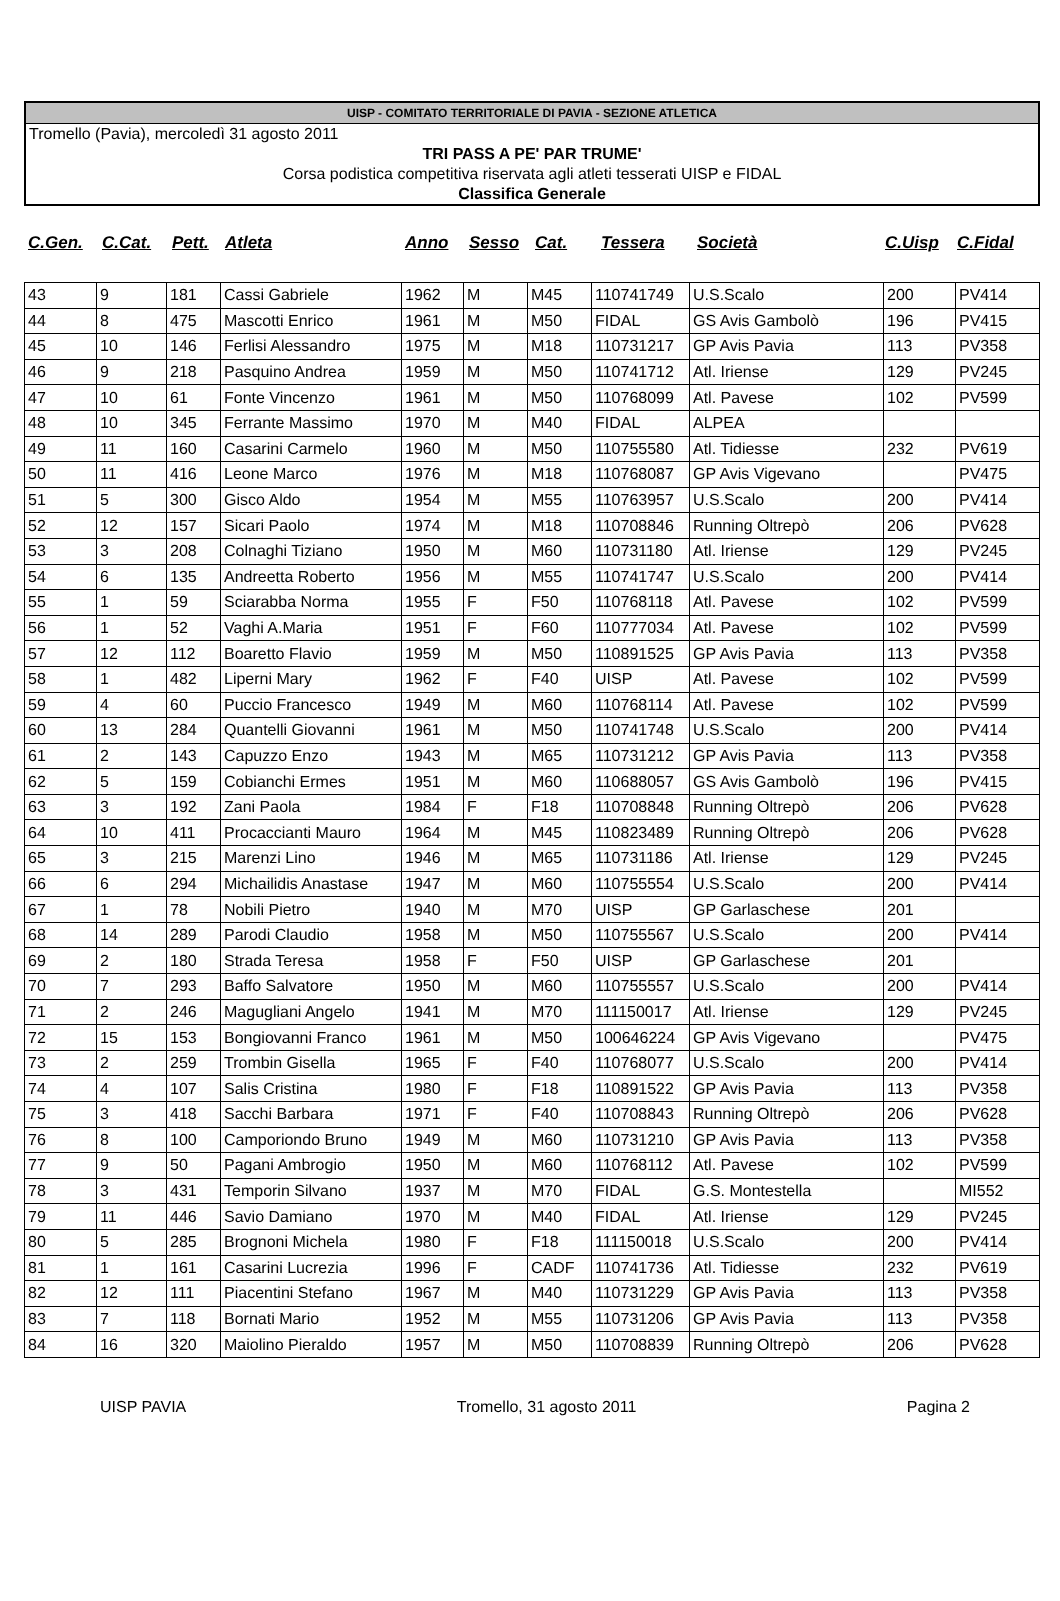UISP - COMITATO TERRITORIALE DI PAVIA - SEZIONE ATLETICA
Tromello (Pavia), mercoledì 31 agosto 2011
TRI PASS A PE' PAR TRUME'
Corsa podistica competitiva riservata agli atleti tesserati UISP e FIDAL
Classifica Generale
| C.Gen. | C.Cat. | Pett. | Atleta | Anno | Sesso | Cat. | Tessera | Società | C.Uisp | C.Fidal |
| --- | --- | --- | --- | --- | --- | --- | --- | --- | --- | --- |
| 43 | 9 | 181 | Cassi Gabriele | 1962 | M | M45 | 110741749 | U.S.Scalo | 200 | PV414 |
| 44 | 8 | 475 | Mascotti Enrico | 1961 | M | M50 | FIDAL | GS Avis Gambolò | 196 | PV415 |
| 45 | 10 | 146 | Ferlisi Alessandro | 1975 | M | M18 | 110731217 | GP Avis Pavia | 113 | PV358 |
| 46 | 9 | 218 | Pasquino Andrea | 1959 | M | M50 | 110741712 | Atl. Iriense | 129 | PV245 |
| 47 | 10 | 61 | Fonte Vincenzo | 1961 | M | M50 | 110768099 | Atl. Pavese | 102 | PV599 |
| 48 | 10 | 345 | Ferrante Massimo | 1970 | M | M40 | FIDAL | ALPEA | | |
| 49 | 11 | 160 | Casarini Carmelo | 1960 | M | M50 | 110755580 | Atl. Tidiesse | 232 | PV619 |
| 50 | 11 | 416 | Leone Marco | 1976 | M | M18 | 110768087 | GP Avis Vigevano | | PV475 |
| 51 | 5 | 300 | Gisco Aldo | 1954 | M | M55 | 110763957 | U.S.Scalo | 200 | PV414 |
| 52 | 12 | 157 | Sicari Paolo | 1974 | M | M18 | 110708846 | Running Oltrepò | 206 | PV628 |
| 53 | 3 | 208 | Colnaghi Tiziano | 1950 | M | M60 | 110731180 | Atl. Iriense | 129 | PV245 |
| 54 | 6 | 135 | Andreetta Roberto | 1956 | M | M55 | 110741747 | U.S.Scalo | 200 | PV414 |
| 55 | 1 | 59 | Sciarabba Norma | 1955 | F | F50 | 110768118 | Atl. Pavese | 102 | PV599 |
| 56 | 1 | 52 | Vaghi A.Maria | 1951 | F | F60 | 110777034 | Atl. Pavese | 102 | PV599 |
| 57 | 12 | 112 | Boaretto Flavio | 1959 | M | M50 | 110891525 | GP Avis Pavia | 113 | PV358 |
| 58 | 1 | 482 | Liperni Mary | 1962 | F | F40 | UISP | Atl. Pavese | 102 | PV599 |
| 59 | 4 | 60 | Puccio Francesco | 1949 | M | M60 | 110768114 | Atl. Pavese | 102 | PV599 |
| 60 | 13 | 284 | Quantelli Giovanni | 1961 | M | M50 | 110741748 | U.S.Scalo | 200 | PV414 |
| 61 | 2 | 143 | Capuzzo Enzo | 1943 | M | M65 | 110731212 | GP Avis Pavia | 113 | PV358 |
| 62 | 5 | 159 | Cobianchi Ermes | 1951 | M | M60 | 110688057 | GS Avis Gambolò | 196 | PV415 |
| 63 | 3 | 192 | Zani Paola | 1984 | F | F18 | 110708848 | Running Oltrepò | 206 | PV628 |
| 64 | 10 | 411 | Procaccianti Mauro | 1964 | M | M45 | 110823489 | Running Oltrepò | 206 | PV628 |
| 65 | 3 | 215 | Marenzi Lino | 1946 | M | M65 | 110731186 | Atl. Iriense | 129 | PV245 |
| 66 | 6 | 294 | Michailidis Anastase | 1947 | M | M60 | 110755554 | U.S.Scalo | 200 | PV414 |
| 67 | 1 | 78 | Nobili Pietro | 1940 | M | M70 | UISP | GP Garlaschese | 201 | |
| 68 | 14 | 289 | Parodi Claudio | 1958 | M | M50 | 110755567 | U.S.Scalo | 200 | PV414 |
| 69 | 2 | 180 | Strada Teresa | 1958 | F | F50 | UISP | GP Garlaschese | 201 | |
| 70 | 7 | 293 | Baffo Salvatore | 1950 | M | M60 | 110755557 | U.S.Scalo | 200 | PV414 |
| 71 | 2 | 246 | Magugliani Angelo | 1941 | M | M70 | 111150017 | Atl. Iriense | 129 | PV245 |
| 72 | 15 | 153 | Bongiovanni Franco | 1961 | M | M50 | 100646224 | GP Avis Vigevano | | PV475 |
| 73 | 2 | 259 | Trombin Gisella | 1965 | F | F40 | 110768077 | U.S.Scalo | 200 | PV414 |
| 74 | 4 | 107 | Salis Cristina | 1980 | F | F18 | 110891522 | GP Avis Pavia | 113 | PV358 |
| 75 | 3 | 418 | Sacchi Barbara | 1971 | F | F40 | 110708843 | Running Oltrepò | 206 | PV628 |
| 76 | 8 | 100 | Camporiondo Bruno | 1949 | M | M60 | 110731210 | GP Avis Pavia | 113 | PV358 |
| 77 | 9 | 50 | Pagani Ambrogio | 1950 | M | M60 | 110768112 | Atl. Pavese | 102 | PV599 |
| 78 | 3 | 431 | Temporin Silvano | 1937 | M | M70 | FIDAL | G.S. Montestella | | MI552 |
| 79 | 11 | 446 | Savio Damiano | 1970 | M | M40 | FIDAL | Atl. Iriense | 129 | PV245 |
| 80 | 5 | 285 | Brognoni Michela | 1980 | F | F18 | 111150018 | U.S.Scalo | 200 | PV414 |
| 81 | 1 | 161 | Casarini Lucrezia | 1996 | F | CADF | 110741736 | Atl. Tidiesse | 232 | PV619 |
| 82 | 12 | 111 | Piacentini Stefano | 1967 | M | M40 | 110731229 | GP Avis Pavia | 113 | PV358 |
| 83 | 7 | 118 | Bornati Mario | 1952 | M | M55 | 110731206 | GP Avis Pavia | 113 | PV358 |
| 84 | 16 | 320 | Maiolino Pieraldo | 1957 | M | M50 | 110708839 | Running Oltrepò | 206 | PV628 |
UISP PAVIA Tromello, 31 agosto 2011 Pagina 2